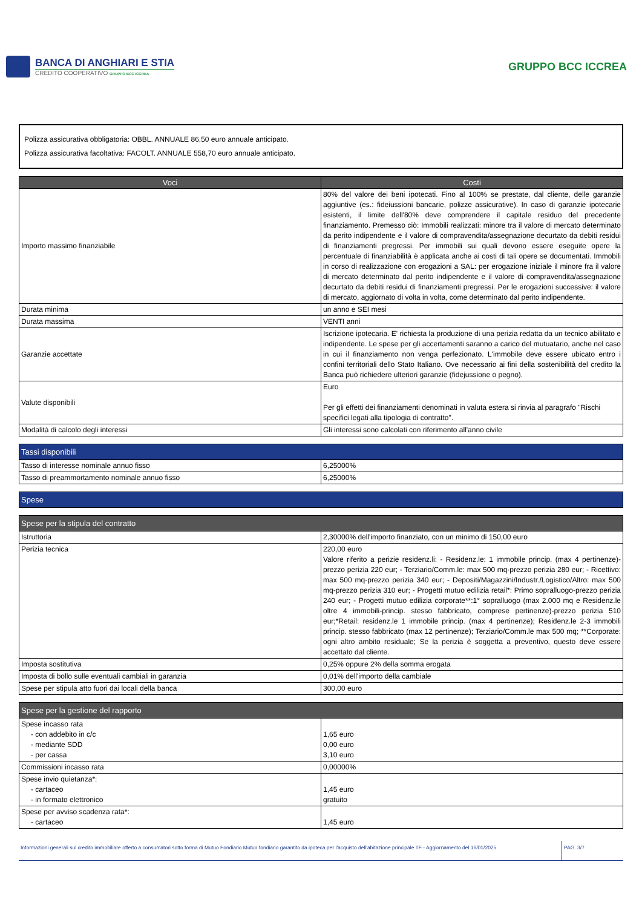BANCA DI ANGHIARI E STIA
CREDITO COOPERATIVO GRUPPO BCC ICCREA
GRUPPO BCC ICCREA
Polizza assicurativa obbligatoria: OBBL. ANNUALE 86,50 euro annuale anticipato.
Polizza assicurativa facoltativa: FACOLT. ANNUALE 558,70 euro annuale anticipato.
| Voci | Costi |
| --- | --- |
| Importo massimo finanziabile | 80% del valore dei beni ipotecati. Fino al 100% se prestate, dal cliente, delle garanzie aggiuntive (es.: fideiussioni bancarie, polizze assicurative). In caso di garanzie ipotecarie esistenti, il limite dell'80% deve comprendere il capitale residuo del precedente finanziamento. Premesso ciò: Immobili realizzati: minore tra il valore di mercato determinato da perito indipendente e il valore di compravendita/assegnazione decurtato da debiti residui di finanziamenti pregressi. Per immobili sui quali devono essere eseguite opere la percentuale di finanziabilità è applicata anche ai costi di tali opere se documentati. Immobili in corso di realizzazione con erogazioni a SAL: per erogazione iniziale il minore fra il valore di mercato determinato dal perito indipendente e il valore di compravendita/assegnazione decurtato da debiti residui di finanziamenti pregressi. Per le erogazioni successive: il valore di mercato, aggiornato di volta in volta, come determinato dal perito indipendente. |
| Durata minima | un anno e SEI mesi |
| Durata massima | VENTI anni |
| Garanzie accettate | Iscrizione ipotecaria. E' richiesta la produzione di una perizia redatta da un tecnico abilitato e indipendente. Le spese per gli accertamenti saranno a carico del mutuatario, anche nel caso in cui il finanziamento non venga perfezionato. L'immobile deve essere ubicato entro i confini territoriali dello Stato Italiano. Ove necessario ai fini della sostenibilità del credito la Banca può richiedere ulteriori garanzie (fidejussione o pegno). |
| Valute disponibili | Euro Per gli effetti dei finanziamenti denominati in valuta estera si rinvia al paragrafo "Rischi specifici legati alla tipologia di contratto". |
| Modalità di calcolo degli interessi | Gli interessi sono calcolati con riferimento all'anno civile |
| Tassi disponibili | |
| Tasso di interesse nominale annuo fisso | 6,25000% |
| Tasso di preammortamento nominale annuo fisso | 6,25000% |
| Spese |
| Spese per la stipula del contratto | |
| Istruttoria | 2,30000% dell'importo finanziato, con un minimo di 150,00 euro |
| Perizia tecnica | 220,00 euro Valore riferito a perizie residenz.li: - Residenz.le: 1 immobile princip. (max 4 pertinenze)-prezzo perizia 220 eur; - Terziario/Comm.le: max 500 mq-prezzo perizia 280 eur; - Ricettivo: max 500 mq-prezzo perizia 340 eur; - Depositi/Magazzini/Industr./Logistico/Altro: max 500 mq-prezzo perizia 310 eur; - Progetti mutuo edilizia retail*: Primo sopralluogo-prezzo perizia 240 eur; - Progetti mutuo edilizia corporate**:1° sopralluogo (max 2.000 mq e Residenz.le oltre 4 immobili-princip. stesso fabbricato, comprese pertinenze)-prezzo perizia 510 eur;*Retail: residenz.le 1 immobile princip. (max 4 pertinenze); Residenz.le 2-3 immobili princip. stesso fabbricato (max 12 pertinenze); Terziario/Comm.le max 500 mq; **Corporate: ogni altro ambito residuale; Se la perizia è soggetta a preventivo, questo deve essere accettato dal cliente. |
| Imposta sostitutiva | 0,25% oppure 2% della somma erogata |
| Imposta di bollo sulle eventuali cambiali in garanzia | 0,01% dell'importo della cambiale |
| Spese per stipula atto fuori dai locali della banca | 300,00 euro |
| Spese per la gestione del rapporto | |
| Spese incasso rata - con addebito in c/c - mediante SDD - per cassa | 1,65 euro 0,00 euro 3,10 euro |
| Commissioni incasso rata | 0,00000% |
| Spese invio quietanza*: - cartaceo - in formato elettronico | 1,45 euro gratuito |
| Spese per avviso scadenza rata*: - cartaceo | 1,45 euro |
Informazioni generali sul credito immobiliare offerto a consumatori sotto forma di Mutuo Fondiario Mutuo fondiario garantito da ipoteca per l'acquisto dell'abitazione principale TF - Aggiornamento del 16/01/2025
PAG. 3/7